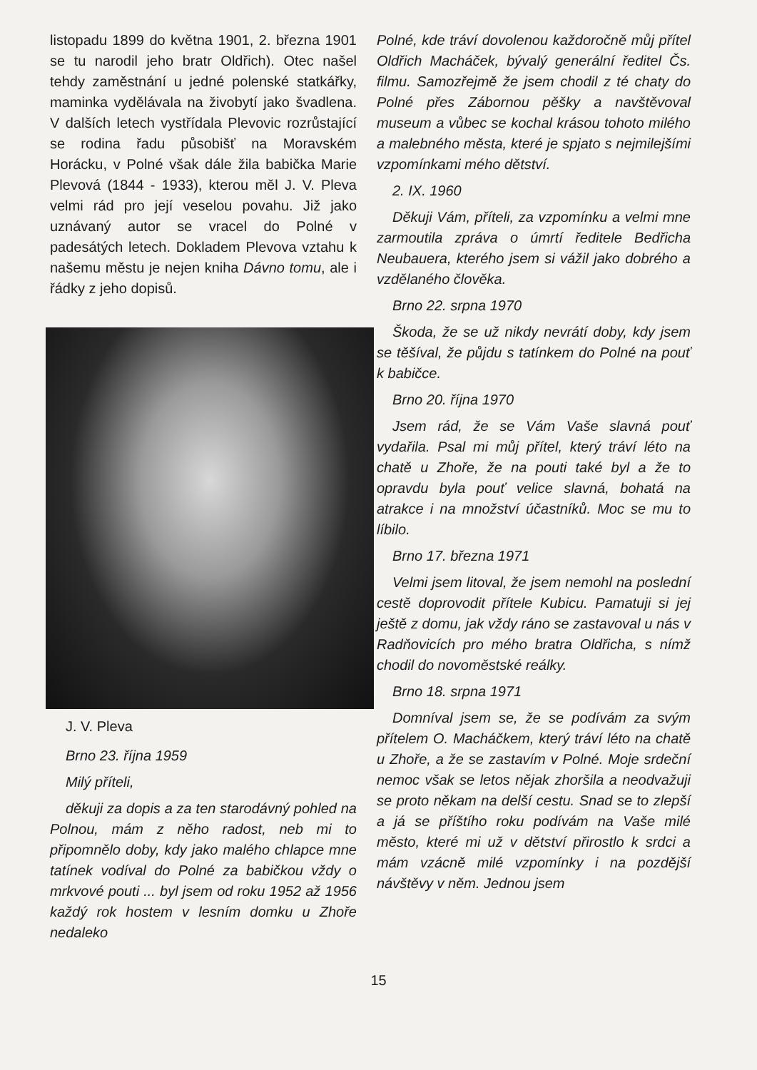listopadu 1899 do května 1901, 2. března 1901 se tu narodil jeho bratr Oldřich). Otec našel tehdy zaměstnání u jedné polenské statkářky, maminka vydělávala na živobytí jako švadlena. V dalších letech vystřídala Plevovic rozrůstající se rodina řadu působišť na Moravském Horácku, v Polné však dále žila babička Marie Plevová (1844 - 1933), kterou měl J. V. Pleva velmi rád pro její veselou povahu. Již jako uznávaný autor se vracel do Polné v padesátých letech. Dokladem Plevova vztahu k našemu městu je nejen kniha Dávno tomu, ale i řádky z jeho dopisů.
J. V. Pleva
Brno 23. října 1959
Milý příteli,
děkuji za dopis a za ten starodávný pohled na Polnou, mám z něho radost, neb mi to připomnělo doby, kdy jako malého chlapce mne tatínek vodíval do Polné za babičkou vždy o mrkvové pouti ... byl jsem od roku 1952 až 1956 každý rok hostem v lesním domku u Zhoře nedaleko
Polné, kde tráví dovolenou každoročně můj přítel Oldřich Macháček, bývalý generální ředitel Čs. filmu. Samozřejmě že jsem chodil z té chaty do Polné přes Zábornou pěšky a navštěvoval museum a vůbec se kochal krásou tohoto milého a malebného města, které je spjato s nejmilejšími vzpomínkami mého dětství.
2. IX. 1960
Děkuji Vám, příteli, za vzpomínku a velmi mne zarmoutila zpráva o úmrtí ředitele Bedřicha Neubauera, kterého jsem si vážil jako dobrého a vzdělaného člověka.
Brno 22. srpna 1970
Škoda, že se už nikdy nevrátí doby, kdy jsem se těšíval, že půjdu s tatínkem do Polné na pouť k babičce.
Brno 20. října 1970
Jsem rád, že se Vám Vaše slavná pouť vydařila. Psal mi můj přítel, který tráví léto na chatě u Zhoře, že na pouti také byl a že to opravdu byla pouť velice slavná, bohatá na atrakce i na množství účastníků. Moc se mu to líbilo.
Brno 17. března 1971
Velmi jsem litoval, že jsem nemohl na poslední cestě doprovodit přítele Kubicu. Pamatuji si jej ještě z domu, jak vždy ráno se zastavoval u nás v Radňovicích pro mého bratra Oldřicha, s nímž chodil do novoměstské reálky.
Brno 18. srpna 1971
Domníval jsem se, že se podívám za svým přítelem O. Macháčkem, který tráví léto na chatě u Zhoře, a že se zastavím v Polné. Moje srdeční nemoc však se letos nějak zhoršila a neodvažuji se proto někam na delší cestu. Snad se to zlepší a já se příštího roku podívám na Vaše milé město, které mi už v dětství přirostlo k srdci a mám vzácně milé vzpomínky i na pozdější návštěvy v něm. Jednou jsem
15